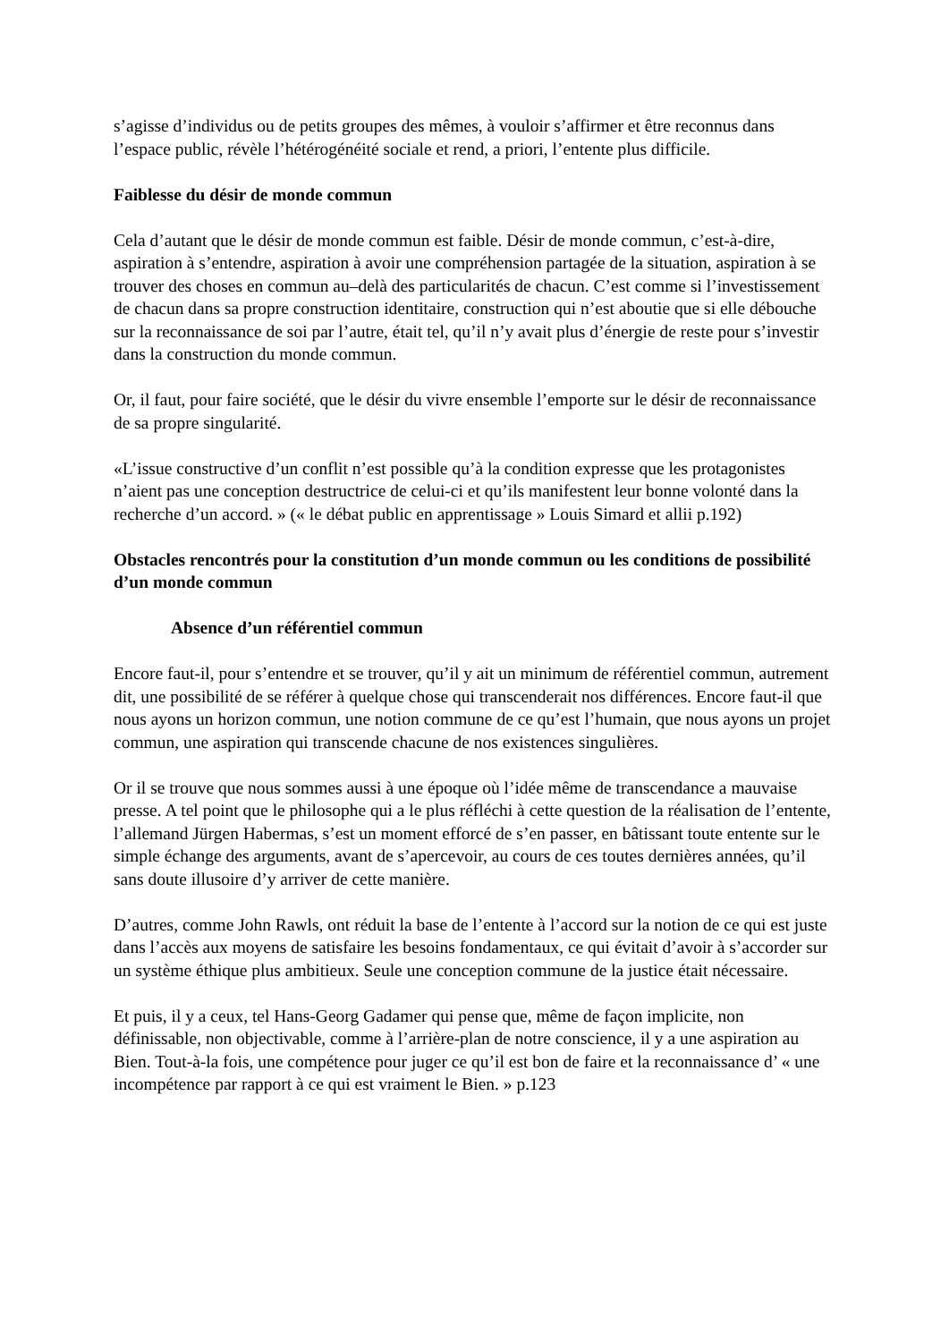s’agisse d’individus ou de petits groupes des mêmes, à vouloir s’affirmer et être reconnus dans l’espace public, révèle l’hétérogénéité sociale et rend, a priori, l’entente plus difficile.
Faiblesse du désir de monde commun
Cela d’autant que le désir de monde commun est faible. Désir de monde commun, c’est-à-dire, aspiration à s’entendre, aspiration à avoir une compréhension partagée de la situation, aspiration à se trouver des choses en commun au–delà des particularités de chacun. C’est comme si l’investissement de chacun dans sa propre construction identitaire, construction qui n’est aboutie que si elle débouche sur la reconnaissance de soi par l’autre, était tel, qu’il n’y avait plus d’énergie de reste pour s’investir dans la construction du monde commun.
Or, il faut, pour faire société, que le désir du vivre ensemble l’emporte sur le désir de reconnaissance de sa propre singularité.
«L’issue constructive d’un conflit n’est possible qu’à la condition expresse que les protagonistes n’aient pas une conception destructrice de celui-ci et qu’ils manifestent leur bonne volonté dans la recherche d’un accord. » (« le débat public en apprentissage » Louis Simard et allii p.192)
Obstacles rencontrés pour la constitution d’un monde commun ou les conditions de possibilité d’un monde commun
Absence d’un référentiel commun
Encore faut-il, pour s’entendre et se trouver, qu’il y ait un minimum de référentiel commun, autrement dit, une possibilité de se référer à quelque chose qui transcenderait nos différences. Encore faut-il que nous ayons un horizon commun, une notion commune de ce qu’est l’humain, que nous ayons un projet commun, une aspiration qui transcende chacune de nos existences singulières.
Or il se trouve que nous sommes aussi à une époque où l’idée même de transcendance a mauvaise presse. A tel point que le philosophe qui a le plus réfléchi à cette question de la réalisation de l’entente, l’allemand Jürgen Habermas, s’est un moment efforcé de s’en passer, en bâtissant toute entente sur le simple échange des arguments, avant de s’apercevoir, au cours de ces toutes dernières années, qu’il sans doute illusoire d’y arriver de cette manière.
D’autres, comme John Rawls, ont réduit la base de l’entente à l’accord sur la notion de ce qui est juste dans l’accès aux moyens de satisfaire les besoins fondamentaux, ce qui évitait d’avoir à s’accorder sur un système éthique plus ambitieux. Seule une conception commune de la justice était nécessaire.
Et puis, il y a ceux, tel Hans-Georg Gadamer qui pense que, même de façon implicite, non définissable, non objectivable, comme à l’arrière-plan de notre conscience, il y a une aspiration au Bien. Tout-à-la fois, une compétence pour juger ce qu’il est bon de faire et la reconnaissance d’ « une incompétence par rapport à ce qui est vraiment le Bien. » p.123